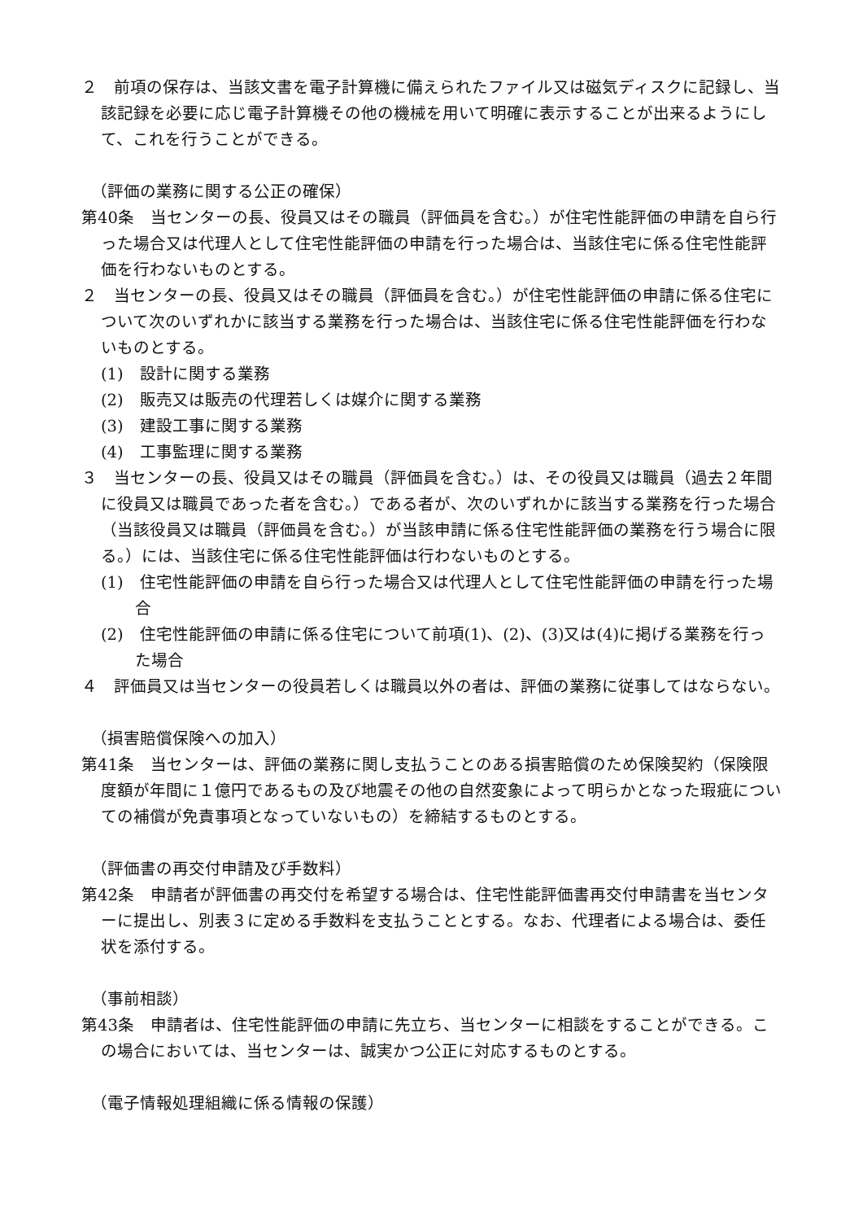２　前項の保存は、当該文書を電子計算機に備えられたファイル又は磁気ディスクに記録し、当該記録を必要に応じ電子計算機その他の機械を用いて明確に表示することが出来るようにして、これを行うことができる。
（評価の業務に関する公正の確保）
第40条　当センターの長、役員又はその職員（評価員を含む。）が住宅性能評価の申請を自ら行った場合又は代理人として住宅性能評価の申請を行った場合は、当該住宅に係る住宅性能評価を行わないものとする。
２　当センターの長、役員又はその職員（評価員を含む。）が住宅性能評価の申請に係る住宅について次のいずれかに該当する業務を行った場合は、当該住宅に係る住宅性能評価を行わないものとする。
(1)　設計に関する業務
(2)　販売又は販売の代理若しくは媒介に関する業務
(3)　建設工事に関する業務
(4)　工事監理に関する業務
３　当センターの長、役員又はその職員（評価員を含む。）は、その役員又は職員（過去２年間に役員又は職員であった者を含む。）である者が、次のいずれかに該当する業務を行った場合（当該役員又は職員（評価員を含む。）が当該申請に係る住宅性能評価の業務を行う場合に限る。）には、当該住宅に係る住宅性能評価は行わないものとする。
(1)　住宅性能評価の申請を自ら行った場合又は代理人として住宅性能評価の申請を行った場合
(2)　住宅性能評価の申請に係る住宅について前項(1)、(2)、(3)又は(4)に掲げる業務を行った場合
４　評価員又は当センターの役員若しくは職員以外の者は、評価の業務に従事してはならない。
（損害賠償保険への加入）
第41条　当センターは、評価の業務に関し支払うことのある損害賠償のため保険契約（保険限度額が年間に１億円であるもの及び地震その他の自然変象によって明らかとなった瑕疵についての補償が免責事項となっていないもの）を締結するものとする。
（評価書の再交付申請及び手数料）
第42条　申請者が評価書の再交付を希望する場合は、住宅性能評価書再交付申請書を当センターに提出し、別表３に定める手数料を支払うこととする。なお、代理者による場合は、委任状を添付する。
（事前相談）
第43条　申請者は、住宅性能評価の申請に先立ち、当センターに相談をすることができる。この場合においては、当センターは、誠実かつ公正に対応するものとする。
（電子情報処理組織に係る情報の保護）